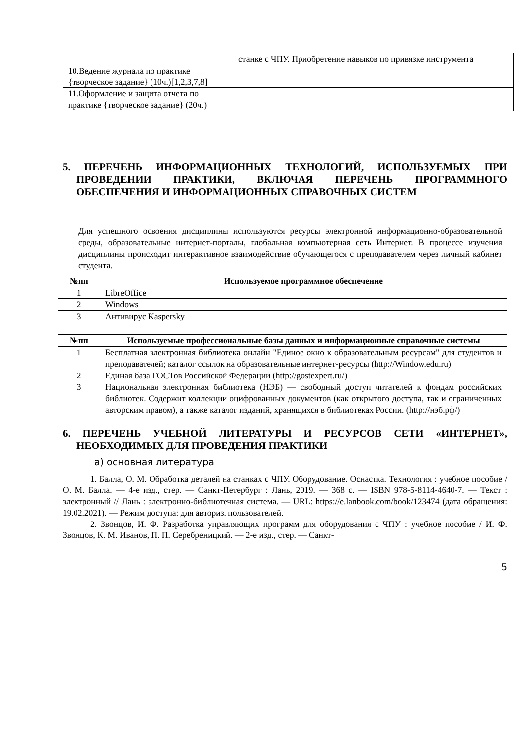| | станке с ЧПУ. Приобретение навыков по привязке инструмента |
| 10.Ведение журнала по практике {творческое задание} (10ч.)[1,2,3,7,8] | |
| 11.Оформление и защита отчета по практике {творческое задание} (20ч.) | |
5. ПЕРЕЧЕНЬ ИНФОРМАЦИОННЫХ ТЕХНОЛОГИЙ, ИСПОЛЬЗУЕМЫХ ПРИ ПРОВЕДЕНИИ ПРАКТИКИ, ВКЛЮЧАЯ ПЕРЕЧЕНЬ ПРОГРАММНОГО ОБЕСПЕЧЕНИЯ И ИНФОРМАЦИОННЫХ СПРАВОЧНЫХ СИСТЕМ
Для успешного освоения дисциплины используются ресурсы электронной информационно-образовательной среды, образовательные интернет-порталы, глобальная компьютерная сеть Интернет. В процессе изучения дисциплины происходит интерактивное взаимодействие обучающегося с преподавателем через личный кабинет студента.
| №пп | Используемое программное обеспечение |
| --- | --- |
| 1 | LibreOffice |
| 2 | Windows |
| 3 | Антивирус Kaspersky |
| №пп | Используемые профессиональные базы данных и информационные справочные системы |
| --- | --- |
| 1 | Бесплатная электронная библиотека онлайн "Единое окно к образовательным ресурсам" для студентов и преподавателей; каталог ссылок на образовательные интернет-ресурсы (http://Window.edu.ru) |
| 2 | Единая база ГОСТов Российской Федерации (http://gostexpert.ru/) |
| 3 | Национальная электронная библиотека (НЭБ) — свободный доступ читателей к фондам российских библиотек. Содержит коллекции оцифрованных документов (как открытого доступа, так и ограниченных авторским правом), а также каталог изданий, хранящихся в библиотеках России. (http://нэб.рф/) |
6. ПЕРЕЧЕНЬ УЧЕБНОЙ ЛИТЕРАТУРЫ И РЕСУРСОВ СЕТИ «ИНТЕРНЕТ», НЕОБХОДИМЫХ ДЛЯ ПРОВЕДЕНИЯ ПРАКТИКИ
а) основная литература
1. Балла, О. М. Обработка деталей на станках с ЧПУ. Оборудование. Оснастка. Технология : учебное пособие / О. М. Балла. — 4-е изд., стер. — Санкт-Петербург : Лань, 2019. — 368 с. — ISBN 978-5-8114-4640-7. — Текст : электронный // Лань : электронно-библиотечная система. — URL: https://e.lanbook.com/book/123474 (дата обращения: 19.02.2021). — Режим доступа: для авториз. пользователей.
2. Звонцов, И. Ф. Разработка управляющих программ для оборудования с ЧПУ : учебное пособие / И. Ф. Звонцов, К. М. Иванов, П. П. Серебреницкий. — 2-е изд., стер. — Санкт-
5